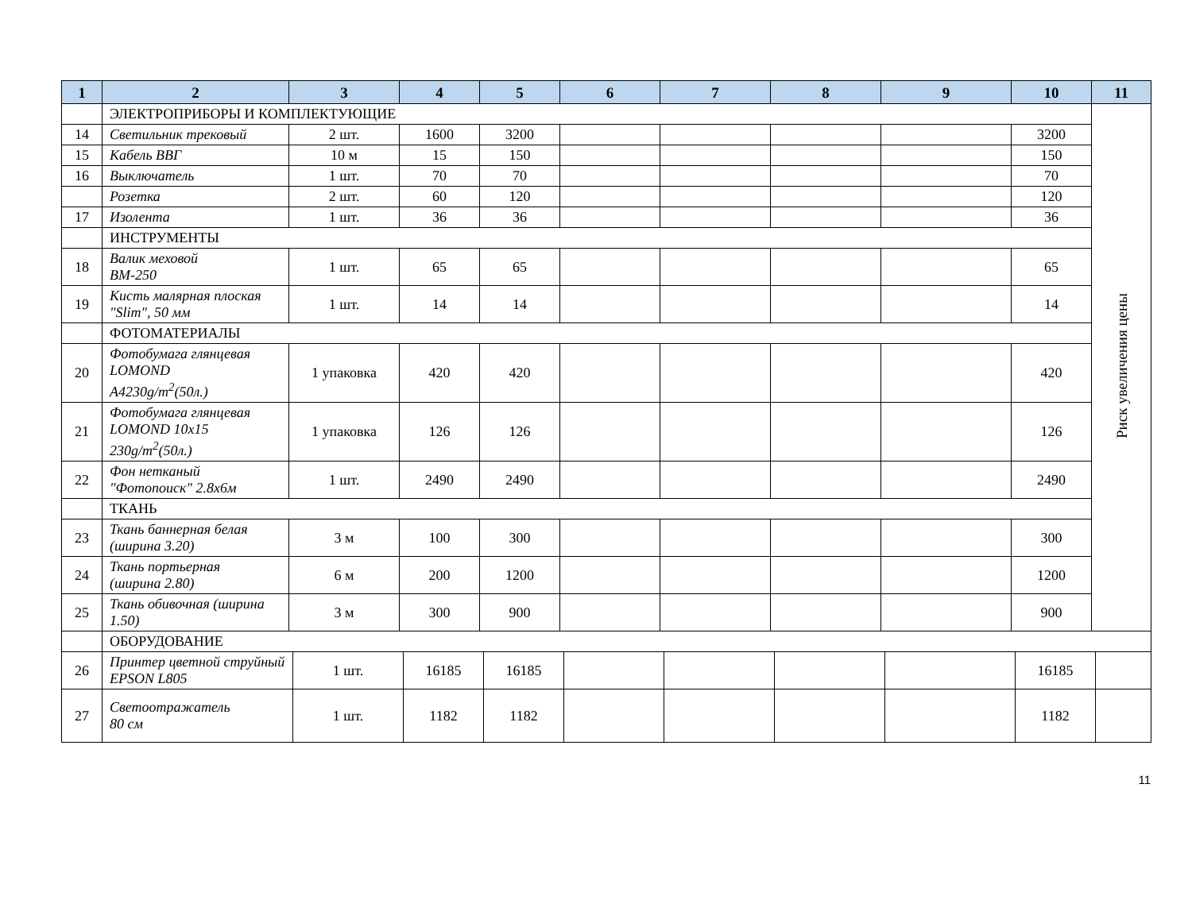| 1 | 2 | 3 | 4 | 5 | 6 | 7 | 8 | 9 | 10 | 11 |
| --- | --- | --- | --- | --- | --- | --- | --- | --- | --- | --- |
| | ЭЛЕКТРОПРИБОРЫ И КОМПЛЕКТУЮЩИЕ | | | | | | | | | Риск увеличения цены |
| 14 | Светильник трековый | 2 шт. | 1600 | 3200 | | | | | 3200 | |
| 15 | Кабель ВВГ | 10 м | 15 | 150 | | | | | 150 | |
| 16 | Выключатель | 1 шт. | 70 | 70 | | | | | 70 | |
| | Розетка | 2 шт. | 60 | 120 | | | | | 120 | |
| 17 | Изолента | 1 шт. | 36 | 36 | | | | | 36 | |
| | ИНСТРУМЕНТЫ | | | | | | | | | |
| 18 | Валик меховой ВМ-250 | 1 шт. | 65 | 65 | | | | | 65 | |
| 19 | Кисть малярная плоская "Slim", 50 мм | 1 шт. | 14 | 14 | | | | | 14 | |
| | ФОТОМАТЕРИАЛЫ | | | | | | | | | |
| 20 | Фотобумага глянцевая LOMOND A4230g/m<sup>2</sup>(50л.) | 1 упаковка | 420 | 420 | | | | | 420 | |
| 21 | Фотобумага глянцевая LOMOND 10x15 230g/m<sup>2</sup>(50л.) | 1 упаковка | 126 | 126 | | | | | 126 | |
| 22 | Фон нетканый "Фотопоиск" 2.8х6м | 1 шт. | 2490 | 2490 | | | | | 2490 | |
| | ТКАНЬ | | | | | | | | | |
| 23 | Ткань баннерная белая (ширина 3.20) | 3 м | 100 | 300 | | | | | 300 | |
| 24 | Ткань портьерная (ширина 2.80) | 6 м | 200 | 1200 | | | | | 1200 | |
| 25 | Ткань обивочная (ширина 1.50) | 3 м | 300 | 900 | | | | | 900 | |
| | ОБОРУДОВАНИЕ | | | | | | | | | |
| 26 | Принтер цветной струйный EPSON L805 | 1 шт. | 16185 | 16185 | | | | | 16185 | |
| 27 | Светоотражатель 80 см | 1 шт. | 1182 | 1182 | | | | | 1182 | |
11